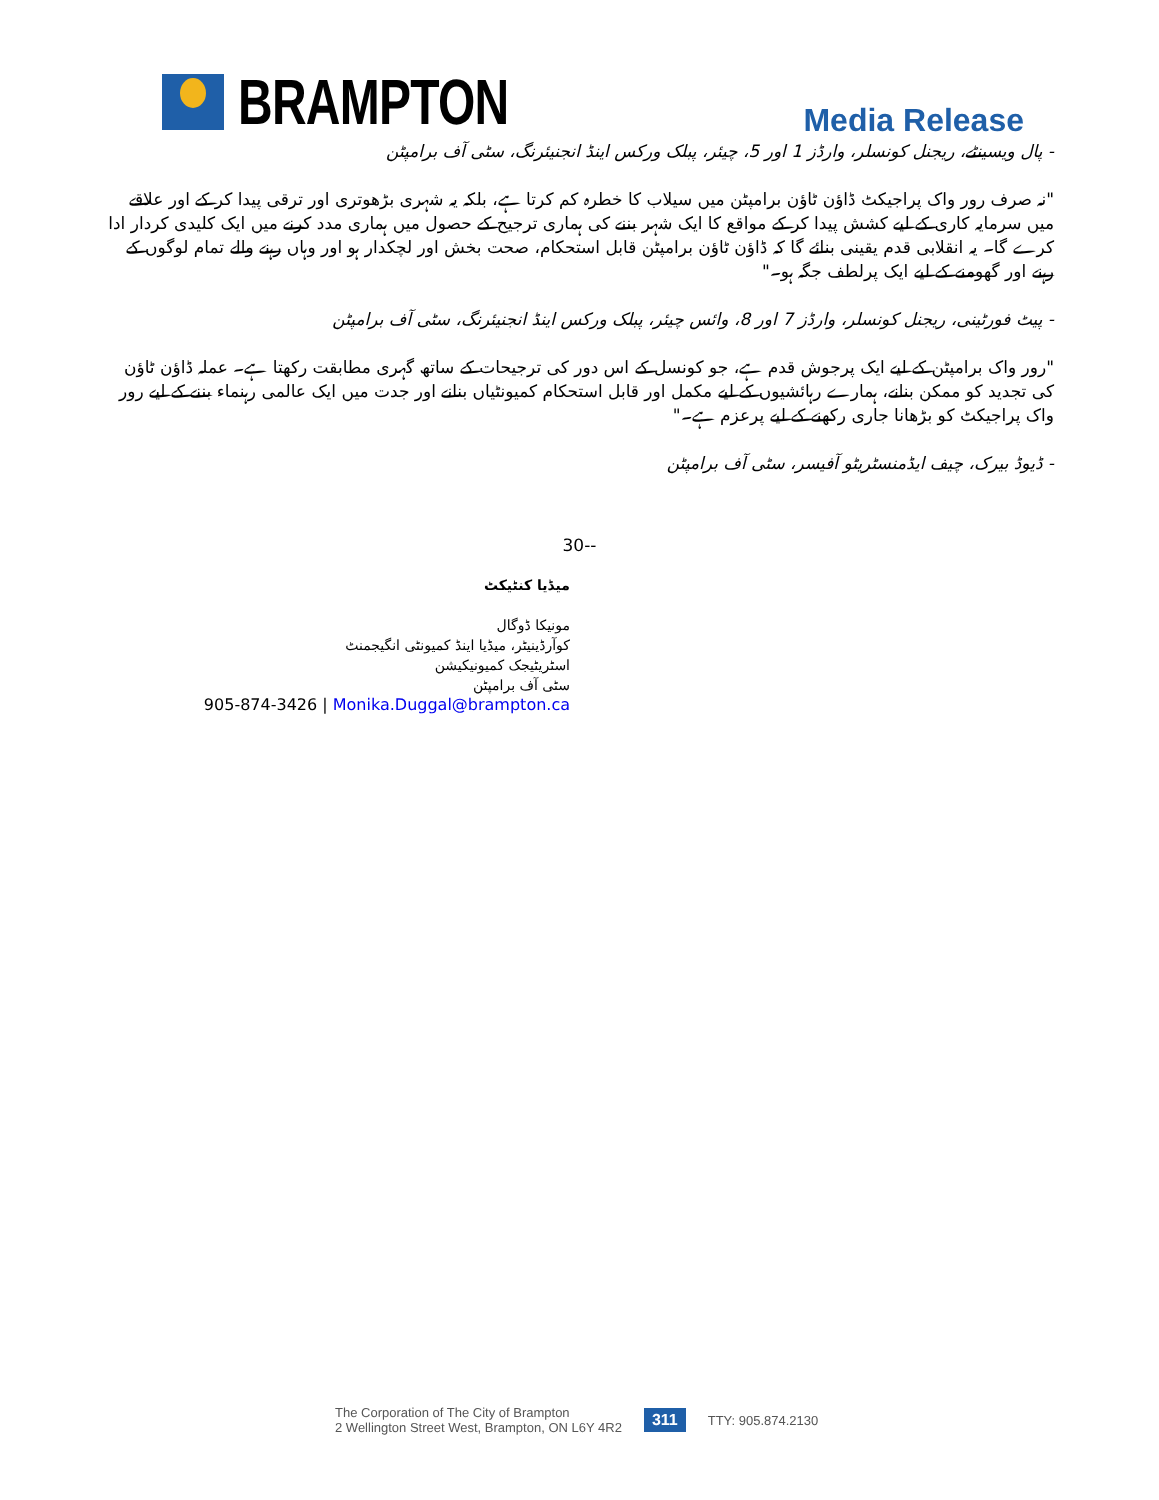BRAMPTON
Media Release
- پال ویسینٹے، ریجنل کونسلر، وارڈز 1 اور 5، چیئر، پبلک ورکس اینڈ انجنیئرنگ، سٹی آف برامپٹن
"نہ صرف رور واک پراجیکٹ ڈاؤن ٹاؤن برامپٹن میں سیلاب کا خطرہ کم کرتا ہے، بلکہ یہ شہری بڑھوتری اور ترقی پیدا کر کے اور علاقے میں سرمایہ کاری کے لیے کشش پیدا کر کے مواقع کا ایک شہر بننے کی ہماری ترجیح کے حصول میں ہماری مدد کرنے میں ایک کلیدی کردار ادا کرے گا۔ یہ انقلابی قدم یقینی بنائے گا کہ ڈاؤن ٹاؤن برامپٹن قابل استحکام، صحت بخش اور لچکدار ہو اور وہاں رہنے والے تمام لوگوں کے رہنے اور گھومنے کے لیے ایک پرلطف جگہ ہو۔"
- پیٹ فورٹینی، ریجنل کونسلر، وارڈز 7 اور 8، وائس چیئر، پبلک ورکس اینڈ انجنیئرنگ، سٹی آف برامپٹن
"رور واک برامپٹن کے لیے ایک پرجوش قدم ہے، جو کونسل کے اس دور کی ترجیحات کے ساتھ گہری مطابقت رکھتا ہے۔ عملہ ڈاؤن ٹاؤن کی تجدید کو ممکن بنانے، ہمارے رہائشیوں کے لیے مکمل اور قابل استحکام کمیونٹیاں بنانے اور جدت میں ایک عالمی رہنماء بننے کے لیے رور واک پراجیکٹ کو بڑھانا جاری رکھنے کے لیے پرعزم ہے۔"
- ڈیوڈ بیرک، چیف ایڈمنسٹریٹو آفیسر، سٹی آف برامپٹن
30--
میڈیا کنٹیکٹ
مونیکا ڈوگال
کوآرڈینیٹر، میڈیا اینڈ کمیونٹی انگیجمنٹ
اسٹریٹیجک کمیونیکیشن
سٹی آف برامپٹن
905-874-3426 | Monika.Duggal@brampton.ca
The Corporation of The City of Brampton
2 Wellington Street West, Brampton, ON L6Y 4R2
311
TTY: 905.874.2130